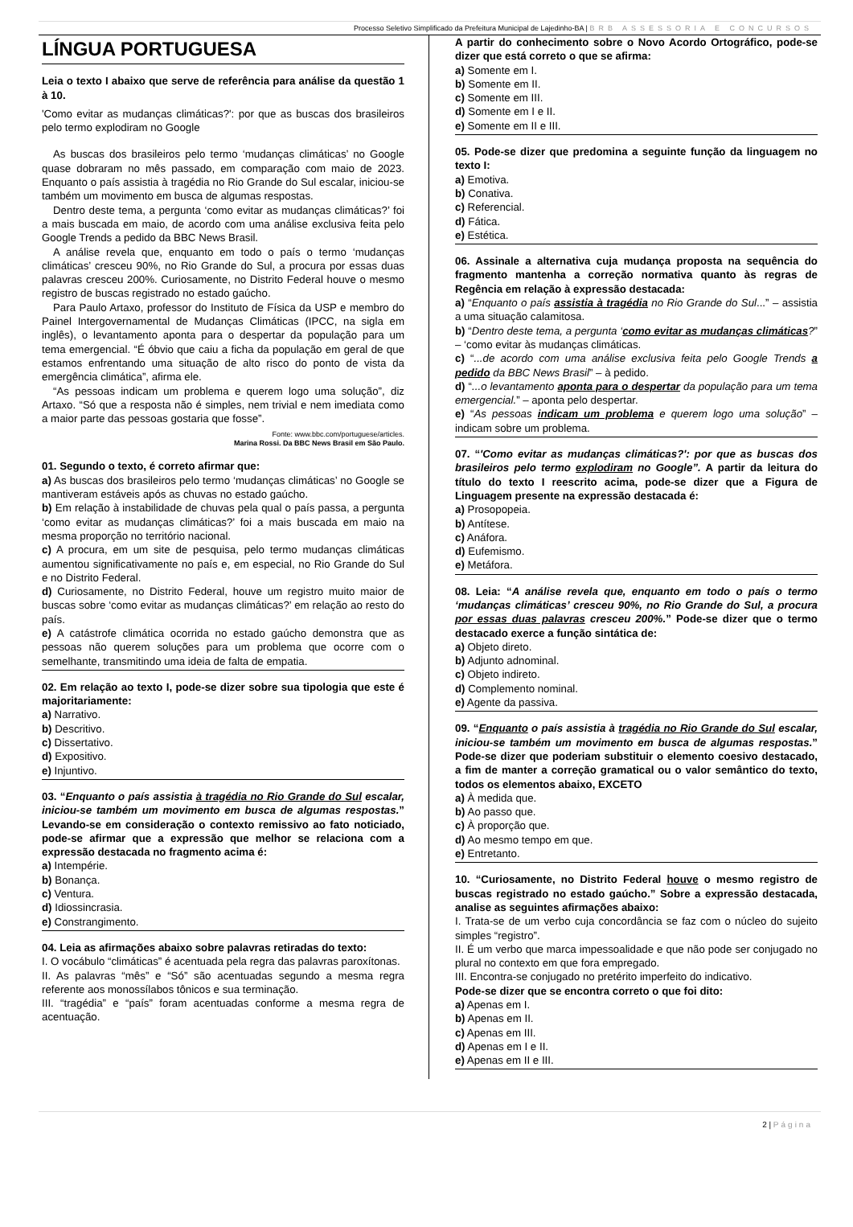Processo Seletivo Simplificado da Prefeitura Municipal de Lajedinho-BA | BRB ASSESSORIA E CONCURSOS
LÍNGUA PORTUGUESA
Leia o texto I abaixo que serve de referência para análise da questão 1 à 10.
'Como evitar as mudanças climáticas?': por que as buscas dos brasileiros pelo termo explodiram no Google
As buscas dos brasileiros pelo termo ‘mudanças climáticas’ no Google quase dobraram no mês passado, em comparação com maio de 2023. Enquanto o país assistia à tragédia no Rio Grande do Sul escalar, iniciou-se também um movimento em busca de algumas respostas.
Dentro deste tema, a pergunta ‘como evitar as mudanças climáticas?’ foi a mais buscada em maio, de acordo com uma análise exclusiva feita pelo Google Trends a pedido da BBC News Brasil.
A análise revela que, enquanto em todo o país o termo ‘mudanças climáticas’ cresceu 90%, no Rio Grande do Sul, a procura por essas duas palavras cresceu 200%. Curiosamente, no Distrito Federal houve o mesmo registro de buscas registrado no estado gaúcho.
Para Paulo Artaxo, professor do Instituto de Física da USP e membro do Painel Intergovernamental de Mudanças Climáticas (IPCC, na sigla em inglês), o levantamento aponta para o despertar da população para um tema emergencial. “É óbvio que caiu a ficha da população em geral de que estamos enfrentando uma situação de alto risco do ponto de vista da emergência climática”, afirma ele.
“As pessoas indicam um problema e querem logo uma solução”, diz Artaxo. “Só que a resposta não é simples, nem trivial e nem imediata como a maior parte das pessoas gostaria que fosse”.
Fonte: www.bbc.com/portuguese/articles.
Marina Rossi. Da BBC News Brasil em São Paulo.
01. Segundo o texto, é correto afirmar que:
a) As buscas dos brasileiros pelo termo ‘mudanças climáticas’ no Google se mantiveram estáveis após as chuvas no estado gaúcho.
b) Em relação à instabilidade de chuvas pela qual o país passa, a pergunta ‘como evitar as mudanças climáticas?’ foi a mais buscada em maio na mesma proporção no território nacional.
c) A procura, em um site de pesquisa, pelo termo mudanças climáticas aumentou significativamente no país e, em especial, no Rio Grande do Sul e no Distrito Federal.
d) Curiosamente, no Distrito Federal, houve um registro muito maior de buscas sobre ‘como evitar as mudanças climáticas?’ em relação ao resto do país.
e) A catástrofe climática ocorrida no estado gaúcho demonstra que as pessoas não querem soluções para um problema que ocorre com o semelhante, transmitindo uma ideia de falta de empatia.
02. Em relação ao texto I, pode-se dizer sobre sua tipologia que este é majoritariamente:
a) Narrativo.
b) Descritivo.
c) Dissertativo.
d) Expositivo.
e) Injuntivo.
03. “Enquanto o país assistia à tragédia no Rio Grande do Sul escalar, iniciou-se também um movimento em busca de algumas respostas.” Levando-se em consideração o contexto remissivo ao fato noticiado, pode-se afirmar que a expressão que melhor se relaciona com a expressão destacada no fragmento acima é:
a) Intempérie.
b) Bonança.
c) Ventura.
d) Idiossincrasia.
e) Constrangimento.
04. Leia as afirmações abaixo sobre palavras retiradas do texto:
I. O vocábulo “climáticas” é acentuada pela regra das palavras paroxítonas.
II. As palavras “mês” e “Só” são acentuadas segundo a mesma regra referente aos monossílabos tônicos e sua terminação.
III. “tragédia” e “país” foram acentuadas conforme a mesma regra de acentuação.
A partir do conhecimento sobre o Novo Acordo Ortográfico, pode-se dizer que está correto o que se afirma:
a) Somente em I.
b) Somente em II.
c) Somente em III.
d) Somente em I e II.
e) Somente em II e III.
05. Pode-se dizer que predomina a seguinte função da linguagem no texto I:
a) Emotiva.
b) Conativa.
c) Referencial.
d) Fática.
e) Estética.
06. Assinale a alternativa cuja mudança proposta na sequência do fragmento mantenha a correção normativa quanto às regras de Regência em relação à expressão destacada:
a) “Enquanto o país assistia à tragédia no Rio Grande do Sul...” – assistia a uma situação calamitosa.
b) “Dentro deste tema, a pergunta ‘como evitar as mudanças climáticas?” – ‘como evitar às mudanças climáticas.
c) “...de acordo com uma análise exclusiva feita pelo Google Trends a pedido da BBC News Brasil” – à pedido.
d) “...o levantamento aponta para o despertar da população para um tema emergencial.” – aponta pelo despertar.
e) “As pessoas indicam um problema e querem logo uma solução” – indicam sobre um problema.
07. “'Como evitar as mudanças climáticas?': por que as buscas dos brasileiros pelo termo explodiram no Google”. A partir da leitura do título do texto I reescrito acima, pode-se dizer que a Figura de Linguagem presente na expressão destacada é:
a) Prosopopeia.
b) Antítese.
c) Anáfora.
d) Eufemismo.
e) Metáfora.
08. Leia: “A análise revela que, enquanto em todo o país o termo ‘mudanças climáticas’ cresceu 90%, no Rio Grande do Sul, a procura por essas duas palavras cresceu 200%.” Pode-se dizer que o termo destacado exerce a função sintática de:
a) Objeto direto.
b) Adjunto adnominal.
c) Objeto indireto.
d) Complemento nominal.
e) Agente da passiva.
09. “Enquanto o país assistia à tragédia no Rio Grande do Sul escalar, iniciou-se também um movimento em busca de algumas respostas.” Pode-se dizer que poderiam substituir o elemento coesivo destacado, a fim de manter a correção gramatical ou o valor semântico do texto, todos os elementos abaixo, EXCETO
a) À medida que.
b) Ao passo que.
c) À proporção que.
d) Ao mesmo tempo em que.
e) Entretanto.
10. “Curiosamente, no Distrito Federal houve o mesmo registro de buscas registrado no estado gaúcho.” Sobre a expressão destacada, analise as seguintes afirmações abaixo:
I. Trata-se de um verbo cuja concordância se faz com o núcleo do sujeito simples “registro”.
II. É um verbo que marca impessoalidade e que não pode ser conjugado no plural no contexto em que fora empregado.
III. Encontra-se conjugado no pretérito imperfeito do indicativo.
Pode-se dizer que se encontra correto o que foi dito:
a) Apenas em I.
b) Apenas em II.
c) Apenas em III.
d) Apenas em I e II.
e) Apenas em II e III.
2 | Página